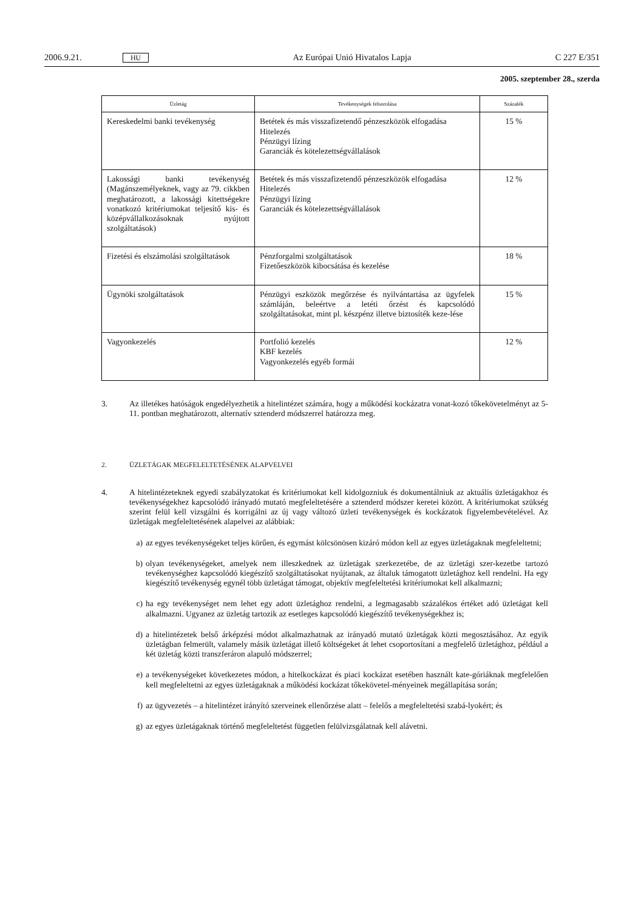2006.9.21. HU Az Európai Unió Hivatalos Lapja C 227 E/351
2005. szeptember 28., szerda
| Üzletág | Tevékenységek felsorolása | Százalék |
| --- | --- | --- |
| Kereskedelmi banki tevékenység | Betétek és más visszafizetendő pénzeszközök elfogadása Hitelezés Pénzügyi lízing Garanciák és kötelezettségvállalások | 15 % |
| Lakossági banki tevékenység (Magánszemélyeknek, vagy az 79. cikkben meghatározott, a lakossági kitettségekre vonatkozó kritériumokat teljesítő kis- és középvállalkozásoknak nyújtott szolgáltatások) | Betétek és más visszafizetendő pénzeszközök elfogadása Hitelezés Pénzügyi lízing Garanciák és kötelezettségvállalások | 12 % |
| Fizetési és elszámolási szolgáltatások | Pénzforgalmi szolgáltatások Fizetőeszközök kibocsátása és kezelése | 18 % |
| Ügynöki szolgáltatások | Pénzügyi eszközök megőrzése és nyilvántartása az ügyfelek számláján, beleértve a letéti őrzést és kapcsolódó szolgáltatásokat, mint pl. készpénz illetve biztosíték keze-lése | 15 % |
| Vagyonkezelés | Portfolió kezelés KBF kezelés Vagyonkezelés egyéb formái | 12 % |
3. Az illetékes hatóságok engedélyezhetik a hitelintézet számára, hogy a működési kockázatra vonat-kozó tőkekövetelményt az 5-11. pontban meghatározott, alternatív sztenderd módszerrel határozza meg.
2. ÜZLETÁGAK MEGFELELTETÉSÉNEK ALAPVELVEI
4. A hitelintézeteknek egyedi szabályzatokat és kritériumokat kell kidolgozniuk és dokumentálniuk az aktuális üzletágakhoz és tevékenységekhez kapcsolódó irányadó mutató megfeleltetésére a sztenderd módszer keretei között. A kritériumokat szükség szerint felül kell vizsgálni és korrigálni az új vagy változó üzleti tevékenységek és kockázatok figyelembevételével. Az üzletágak megfeleltetésének alapelvei az alábbiak:
a) az egyes tevékenységeket teljes körűen, és egymást kölcsönösen kizáró módon kell az egyes üzletágaknak megfeleltetni;
b) olyan tevékenységeket, amelyek nem illeszkednek az üzletágak szerkezetébe, de az üzletági szer-kezetbe tartozó tevékenységhez kapcsolódó kiegészítő szolgáltatásokat nyújtanak, az általuk támogatott üzletághoz kell rendelni. Ha egy kiegészítő tevékenység egynél több üzletágat támogat, objektív megfeleltetési kritériumokat kell alkalmazni;
c) ha egy tevékenységet nem lehet egy adott üzletághoz rendelni, a legmagasabb százalékos értéket adó üzletágat kell alkalmazni. Ugyanez az üzletág tartozik az esetleges kapcsolódó kiegészítő tevékenységekhez is;
d) a hitelintézetek belső árképzési módot alkalmazhatnak az irányadó mutató üzletágak közti megosztásához. Az egyik üzletágban felmerült, valamely másik üzletágat illető költségeket át lehet csoportosítani a megfelelő üzletághoz, például a két üzletág közti transzferáron alapuló módszerrel;
e) a tevékenységeket következetes módon, a hitelkockázat és piaci kockázat esetében használt kate-góriáknak megfelelően kell megfeleltetni az egyes üzletágaknak a működési kockázat tőkekövetel-ményeinek megállapítása során;
f) az ügyvezetés – a hitelintézet irányító szerveinek ellenőrzése alatt – felelős a megfeleltetési szabá-lyokért; és
g) az egyes üzletágaknak történő megfeleltetést független felülvizsgálatnak kell alávetni.